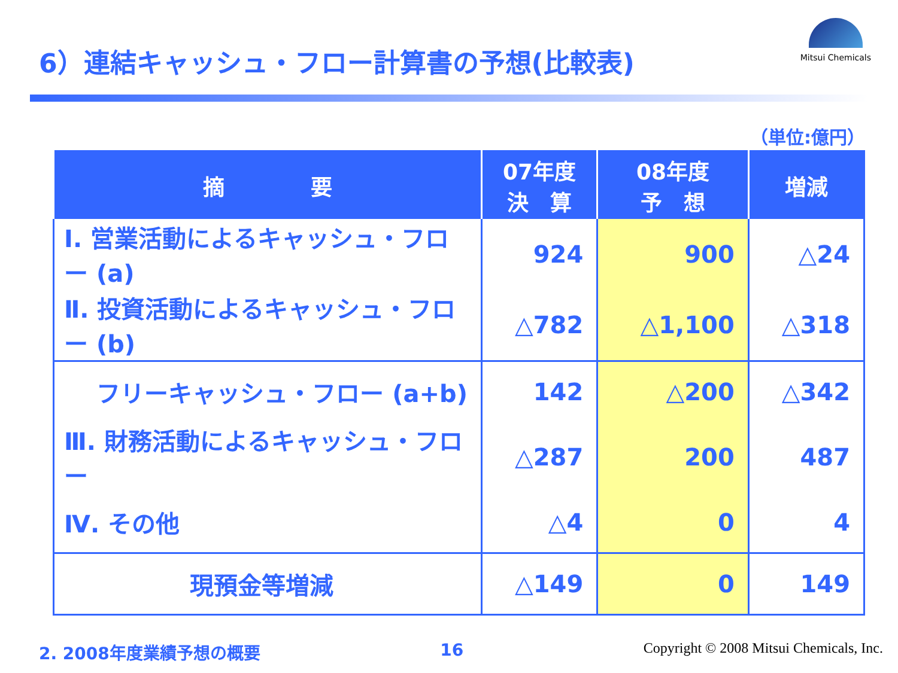6）連結キャッシュ・フロー計算書の予想(比較表)
Mitsui Chemicals
（単位:億円）
| 摘 要 | 07年度 決 算 | 08年度 予 想 | 増減 |
| --- | --- | --- | --- |
| Ⅰ. 営業活動によるキャッシュ・フロー (a) | 924 | 900 | △24 |
| Ⅱ. 投資活動によるキャッシュ・フロー (b) | △782 | △1,100 | △318 |
| フリーキャッシュ・フロー (a+b) | 142 | △200 | △342 |
| Ⅲ. 財務活動によるキャッシュ・フロー | △287 | 200 | 487 |
| Ⅳ. その他 | △4 | 0 | 4 |
| 現預金等増減 | △149 | 0 | 149 |
2. 2008年度業績予想の概要 16 Copyright © 2008 Mitsui Chemicals, Inc.